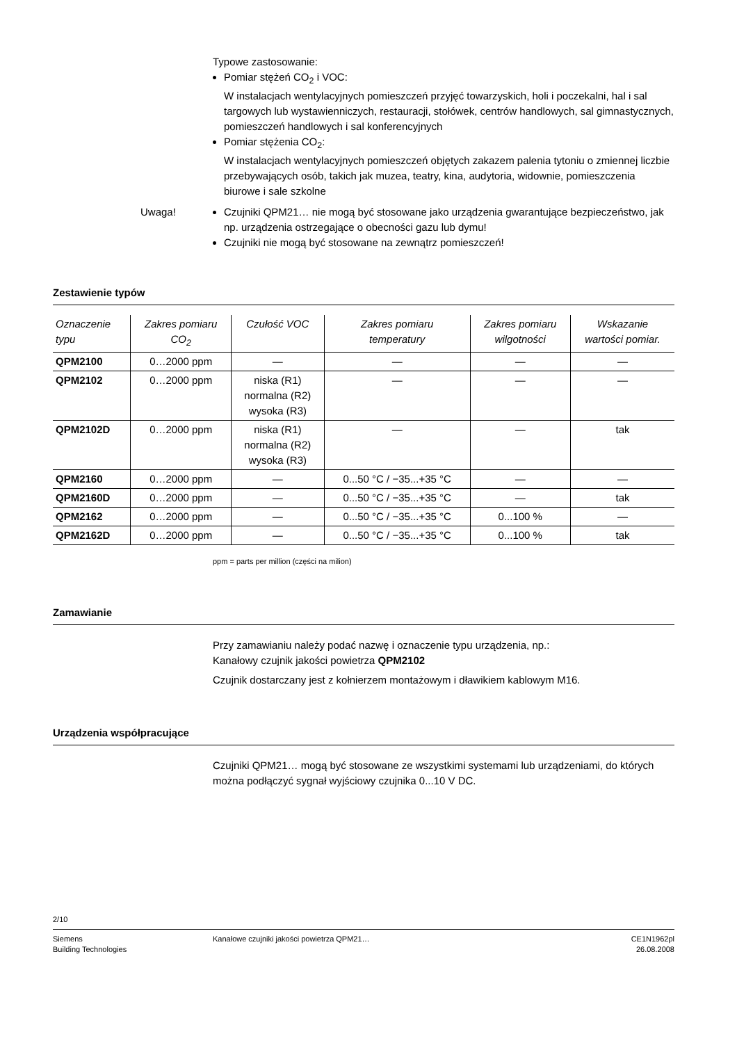Typowe zastosowanie:
Pomiar stężeń CO<sub>2</sub> i VOC:
W instalacjach wentylacyjnych pomieszczeń przyjęć towarzyskich, holi i poczekalni, hal i sal targowych lub wystawienniczych, restauracji, stołówek, centrów handlowych, sal gimnastycznych, pomieszczeń handlowych i sal konferencyjnych
Pomiar stężenia CO<sub>2</sub>:
W instalacjach wentylacyjnych pomieszczeń objętych zakazem palenia tytoniu o zmiennej liczbie przebywających osób, takich jak muzea, teatry, kina, audytoria, widownie, pomieszczenia biurowe i sale szkolne
Uwaga! Czujniki QPM21… nie mogą być stosowane jako urządzenia gwarantujące bezpieczeństwo, jak np. urządzenia ostrzegające o obecności gazu lub dymu!
Czujniki nie mogą być stosowane na zewnątrz pomieszczeń!
Zestawienie typów
| Oznaczenie typu | Zakres pomiaru CO<sub>2</sub> | Czułość VOC | Zakres pomiaru temperatury | Zakres pomiaru wilgotności | Wskazanie wartości pomiar. |
| --- | --- | --- | --- | --- | --- |
| QPM2100 | 0…2000 ppm | — | — | — | — |
| QPM2102 | 0…2000 ppm | niska (R1) normalna (R2) wysoka (R3) | — | — | — |
| QPM2102D | 0…2000 ppm | niska (R1) normalna (R2) wysoka (R3) | — | — | tak |
| QPM2160 | 0…2000 ppm | — | 0...50 °C / −35...+35 °C | — | — |
| QPM2160D | 0…2000 ppm | — | 0...50 °C / −35...+35 °C | — | tak |
| QPM2162 | 0…2000 ppm | — | 0...50 °C / −35...+35 °C | 0...100 % | — |
| QPM2162D | 0…2000 ppm | — | 0...50 °C / −35...+35 °C | 0...100 % | tak |
ppm = parts per million (części na milion)
Zamawianie
Przy zamawianiu należy podać nazwę i oznaczenie typu urządzenia, np.:
Kanałowy czujnik jakości powietrza QPM2102
Czujnik dostarczany jest z kołnierzem montażowym i dławikiem kablowym M16.
Urządzenia współpracujące
Czujniki QPM21… mogą być stosowane ze wszystkimi systemami lub urządzeniami, do których można podłączyć sygnał wyjściowy czujnika 0...10 V DC.
2/10
Siemens
Building Technologies
Kanałowe czujniki jakości powietrza QPM21…
CE1N1962pl
26.08.2008